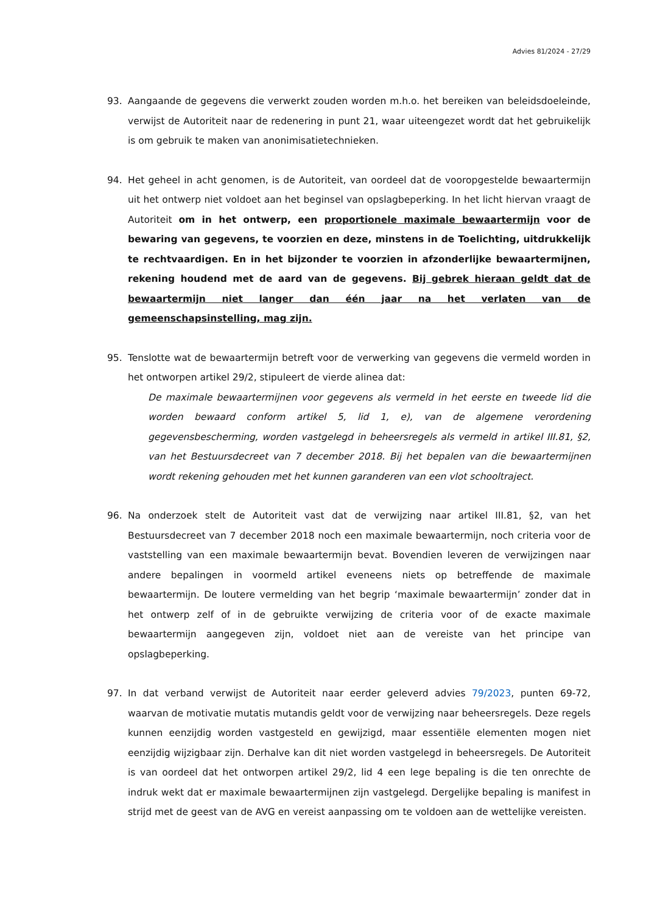Advies 81/2024 - 27/29
93. Aangaande de gegevens die verwerkt zouden worden m.h.o. het bereiken van beleidsdoeleinde, verwijst de Autoriteit naar de redenering in punt 21, waar uiteengezet wordt dat het gebruikelijk is om gebruik te maken van anonimisatietechnieken.
94. Het geheel in acht genomen, is de Autoriteit, van oordeel dat de vooropgestelde bewaartermijn uit het ontwerp niet voldoet aan het beginsel van opslagbeperking. In het licht hiervan vraagt de Autoriteit om in het ontwerp, een proportionele maximale bewaartermijn voor de bewaring van gegevens, te voorzien en deze, minstens in de Toelichting, uitdrukkelijk te rechtvaardigen. En in het bijzonder te voorzien in afzonderlijke bewaartermijnen, rekening houdend met de aard van de gegevens. Bij gebrek hieraan geldt dat de bewaartermijn niet langer dan één jaar na het verlaten van de gemeenschapsinstelling, mag zijn.
95. Tenslotte wat de bewaartermijn betreft voor de verwerking van gegevens die vermeld worden in het ontworpen artikel 29/2, stipuleert de vierde alinea dat:
De maximale bewaartermijnen voor gegevens als vermeld in het eerste en tweede lid die worden bewaard conform artikel 5, lid 1, e), van de algemene verordening gegevensbescherming, worden vastgelegd in beheersregels als vermeld in artikel III.81, §2, van het Bestuursdecreet van 7 december 2018. Bij het bepalen van die bewaartermijnen wordt rekening gehouden met het kunnen garanderen van een vlot schooltraject.
96. Na onderzoek stelt de Autoriteit vast dat de verwijzing naar artikel III.81, §2, van het Bestuursdecreet van 7 december 2018 noch een maximale bewaartermijn, noch criteria voor de vaststelling van een maximale bewaartermijn bevat. Bovendien leveren de verwijzingen naar andere bepalingen in voormeld artikel eveneens niets op betreffende de maximale bewaartermijn. De loutere vermelding van het begrip ‘maximale bewaartermijn’ zonder dat in het ontwerp zelf of in de gebruikte verwijzing de criteria voor of de exacte maximale bewaartermijn aangegeven zijn, voldoet niet aan de vereiste van het principe van opslagbeperking.
97. In dat verband verwijst de Autoriteit naar eerder geleverd advies 79/2023, punten 69-72, waarvan de motivatie mutatis mutandis geldt voor de verwijzing naar beheersregels. Deze regels kunnen eenzijdig worden vastgesteld en gewijzigd, maar essentiële elementen mogen niet eenzijdig wijzigbaar zijn. Derhalve kan dit niet worden vastgelegd in beheersregels. De Autoriteit is van oordeel dat het ontworpen artikel 29/2, lid 4 een lege bepaling is die ten onrechte de indruk wekt dat er maximale bewaartermijnen zijn vastgelegd. Dergelijke bepaling is manifest in strijd met de geest van de AVG en vereist aanpassing om te voldoen aan de wettelijke vereisten.